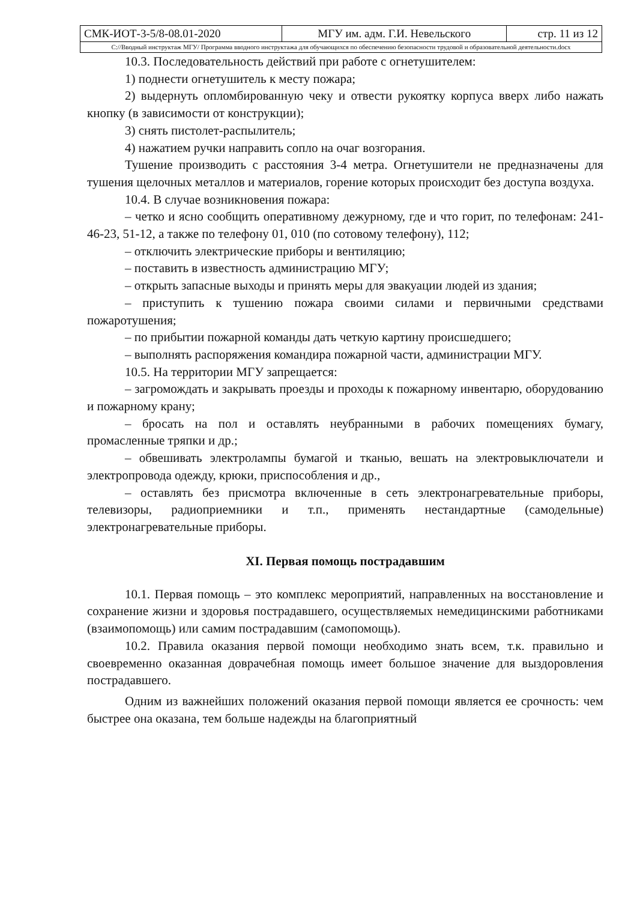| СМК-ИОТ-3-5/8-08.01-2020 | МГУ им. адм. Г.И. Невельского | стр. 11 из 12 |
| С://Вводный инструктаж МГУ/ Программа вводного инструктажа для обучающихся по обеспечению безопасности трудовой и образовательной деятельности.docx | | |
10.3. Последовательность действий при работе с огнетушителем:
1) поднести огнетушитель к месту пожара;
2) выдернуть опломбированную чеку и отвести рукоятку корпуса вверх либо нажать кнопку (в зависимости от конструкции);
3) снять пистолет-распылитель;
4) нажатием ручки направить сопло на очаг возгорания.
Тушение производить с расстояния 3-4 метра. Огнетушители не предназначены для тушения щелочных металлов и материалов, горение которых происходит без доступа воздуха.
10.4. В случае возникновения пожара:
– четко и ясно сообщить оперативному дежурному, где и что горит, по телефонам: 241-46-23, 51-12, а также по телефону 01, 010 (по сотовому телефону), 112;
– отключить электрические приборы и вентиляцию;
– поставить в известность администрацию МГУ;
– открыть запасные выходы и принять меры для эвакуации людей из здания;
– приступить к тушению пожара своими силами и первичными средствами пожаротушения;
– по прибытии пожарной команды дать четкую картину происшедшего;
– выполнять распоряжения командира пожарной части, администрации МГУ.
10.5. На территории МГУ запрещается:
– загромождать и закрывать проезды и проходы к пожарному инвентарю, оборудованию и пожарному крану;
– бросать на пол и оставлять неубранными в рабочих помещениях бумагу, промасленные тряпки и др.;
– обвешивать электролампы бумагой и тканью, вешать на электровыключатели и электропровода одежду, крюки, приспособления и др.,
– оставлять без присмотра включенные в сеть электронагревательные приборы, телевизоры, радиоприемники и т.п., применять нестандартные (самодельные) электронагревательные приборы.
XI. Первая помощь пострадавшим
10.1. Первая помощь – это комплекс мероприятий, направленных на восстановление и сохранение жизни и здоровья пострадавшего, осуществляемых немедицинскими работниками (взаимопомощь) или самим пострадавшим (самопомощь).
10.2. Правила оказания первой помощи необходимо знать всем, т.к. правильно и своевременно оказанная доврачебная помощь имеет большое значение для выздоровления пострадавшего.
Одним из важнейших положений оказания первой помощи является ее срочность: чем быстрее она оказана, тем больше надежды на благоприятный